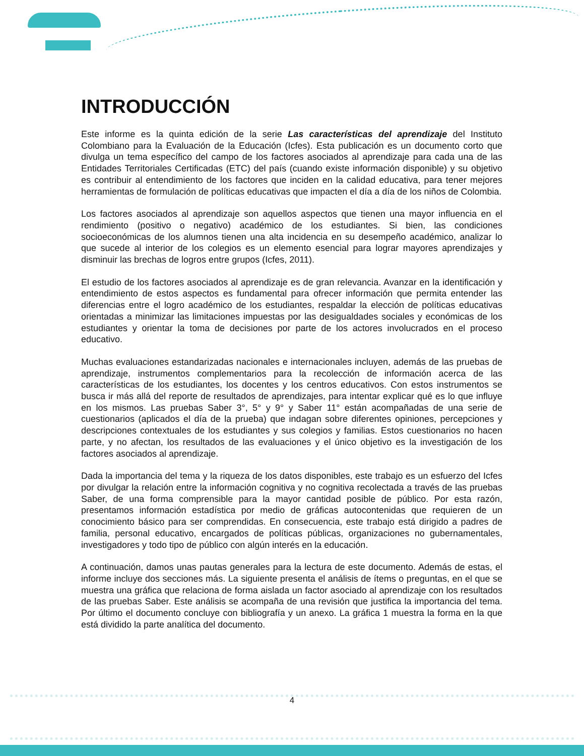INTRODUCCIÓN
Este informe es la quinta edición de la serie Las características del aprendizaje del Instituto Colombiano para la Evaluación de la Educación (Icfes). Esta publicación es un documento corto que divulga un tema específico del campo de los factores asociados al aprendizaje para cada una de las Entidades Territoriales Certificadas (ETC) del país (cuando existe información disponible) y su objetivo es contribuir al entendimiento de los factores que inciden en la calidad educativa, para tener mejores herramientas de formulación de políticas educativas que impacten el día a día de los niños de Colombia.
Los factores asociados al aprendizaje son aquellos aspectos que tienen una mayor influencia en el rendimiento (positivo o negativo) académico de los estudiantes. Si bien, las condiciones socioeconómicas de los alumnos tienen una alta incidencia en su desempeño académico, analizar lo que sucede al interior de los colegios es un elemento esencial para lograr mayores aprendizajes y disminuir las brechas de logros entre grupos (Icfes, 2011).
El estudio de los factores asociados al aprendizaje es de gran relevancia. Avanzar en la identificación y entendimiento de estos aspectos es fundamental para ofrecer información que permita entender las diferencias entre el logro académico de los estudiantes, respaldar la elección de políticas educativas orientadas a minimizar las limitaciones impuestas por las desigualdades sociales y económicas de los estudiantes y orientar la toma de decisiones por parte de los actores involucrados en el proceso educativo.
Muchas evaluaciones estandarizadas nacionales e internacionales incluyen, además de las pruebas de aprendizaje, instrumentos complementarios para la recolección de información acerca de las características de los estudiantes, los docentes y los centros educativos. Con estos instrumentos se busca ir más allá del reporte de resultados de aprendizajes, para intentar explicar qué es lo que influye en los mismos. Las pruebas Saber 3°, 5° y 9° y Saber 11° están acompañadas de una serie de cuestionarios (aplicados el día de la prueba) que indagan sobre diferentes opiniones, percepciones y descripciones contextuales de los estudiantes y sus colegios y familias. Estos cuestionarios no hacen parte, y no afectan, los resultados de las evaluaciones y el único objetivo es la investigación de los factores asociados al aprendizaje.
Dada la importancia del tema y la riqueza de los datos disponibles, este trabajo es un esfuerzo del Icfes por divulgar la relación entre la información cognitiva y no cognitiva recolectada a través de las pruebas Saber, de una forma comprensible para la mayor cantidad posible de público. Por esta razón, presentamos información estadística por medio de gráficas autocontenidas que requieren de un conocimiento básico para ser comprendidas. En consecuencia, este trabajo está dirigido a padres de familia, personal educativo, encargados de políticas públicas, organizaciones no gubernamentales, investigadores y todo tipo de público con algún interés en la educación.
A continuación, damos unas pautas generales para la lectura de este documento. Además de estas, el informe incluye dos secciones más. La siguiente presenta el análisis de ítems o preguntas, en el que se muestra una gráfica que relaciona de forma aislada un factor asociado al aprendizaje con los resultados de las pruebas Saber. Este análisis se acompaña de una revisión que justifica la importancia del tema. Por último el documento concluye con bibliografía y un anexo. La gráfica 1 muestra la forma en la que está dividido la parte analítica del documento.
4